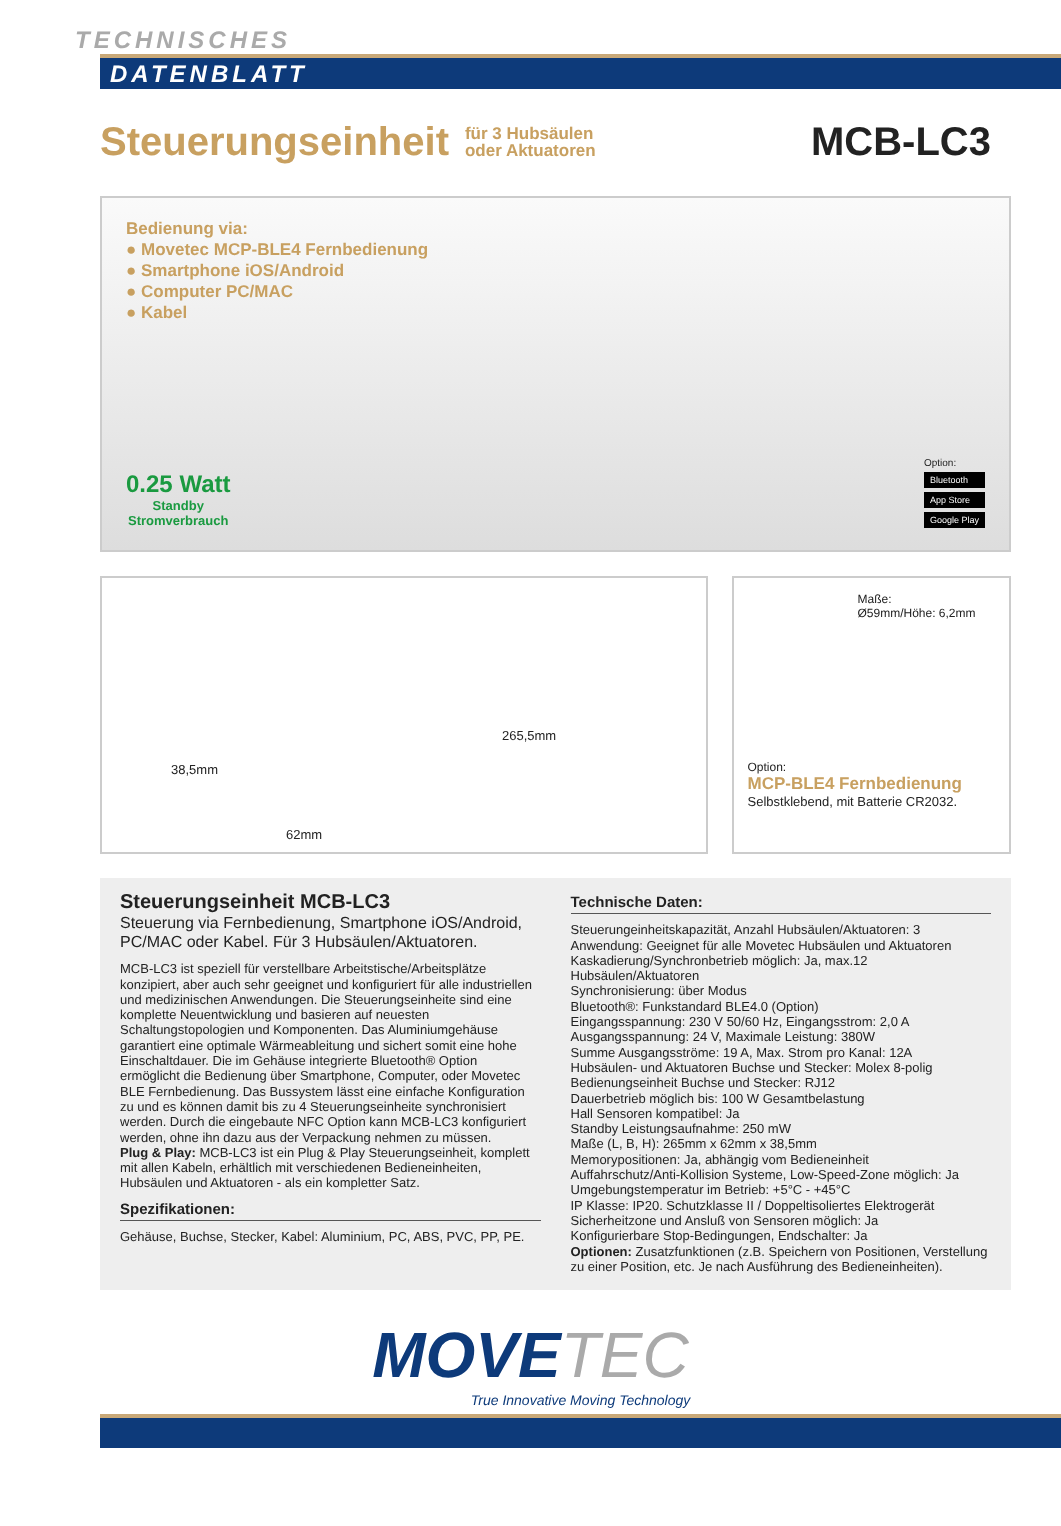TECHNISCHES
DATENBLATT
Steuerungseinheit
für 3 Hubsäulen
oder Aktuatoren
MCB-LC3
Bedienung via:
● Movetec MCP-BLE4 Fernbedienung
● Smartphone iOS/Android
● Computer PC/MAC
● Kabel
0.25 Watt
Standby
Stromverbrauch
Option:
Bluetooth
App Store
Google Play
38,5mm
62mm
265,5mm
Maße:
Ø59mm/Höhe: 6,2mm
Option:
MCP-BLE4 Fernbedienung
Selbstklebend, mit Batterie CR2032.
Steuerungseinheit MCB-LC3
Steuerung via Fernbedienung, Smartphone iOS/Android, PC/MAC oder Kabel. Für 3 Hubsäulen/Aktuatoren.
MCB-LC3 ist speziell für verstellbare Arbeitstische/Arbeitsplätze konzipiert, aber auch sehr geeignet und konfiguriert für alle industriellen und medizinischen Anwendungen. Die Steuerungseinheite sind eine komplette Neuentwicklung und basieren auf neuesten Schaltungstopologien und Komponenten. Das Aluminiumgehäuse garantiert eine optimale Wärmeableitung und sichert somit eine hohe Einschaltdauer. Die im Gehäuse integrierte Bluetooth® Option ermöglicht die Bedienung über Smartphone, Computer, oder Movetec BLE Fernbedienung. Das Bussystem lässt eine einfache Konfiguration zu und es können damit bis zu 4 Steuerungseinheite synchronisiert werden. Durch die eingebaute NFC Option kann MCB-LC3 konfiguriert werden, ohne ihn dazu aus der Verpackung nehmen zu müssen.
Plug & Play: MCB-LC3 ist ein Plug & Play Steuerungseinheit, komplett mit allen Kabeln, erhältlich mit verschiedenen Bedieneinheiten, Hubsäulen und Aktuatoren - als ein kompletter Satz.
Spezifikationen:
Gehäuse, Buchse, Stecker, Kabel: Aluminium, PC, ABS, PVC, PP, PE.
Technische Daten:
Steuerungeinheitskapazität, Anzahl Hubsäulen/Aktuatoren: 3
Anwendung: Geeignet für alle Movetec Hubsäulen und Aktuatoren
Kaskadierung/Synchronbetrieb möglich: Ja, max.12 Hubsäulen/Aktuatoren
Synchronisierung: über Modus
Bluetooth®: Funkstandard BLE4.0 (Option)
Eingangsspannung: 230 V 50/60 Hz, Eingangsstrom: 2,0 A
Ausgangsspannung: 24 V, Maximale Leistung: 380W
Summe Ausgangsströme: 19 A, Max. Strom pro Kanal: 12A
Hubsäulen- und Aktuatoren Buchse und Stecker: Molex 8-polig
Bedienungseinheit Buchse und Stecker: RJ12
Dauerbetrieb möglich bis: 100 W Gesamtbelastung
Hall Sensoren kompatibel: Ja
Standby Leistungsaufnahme: 250 mW
Maße (L, B, H): 265mm x 62mm x 38,5mm
Memorypositionen: Ja, abhängig vom Bedieneinheit
Auffahrschutz/Anti-Kollision Systeme, Low-Speed-Zone möglich: Ja
Umgebungstemperatur im Betrieb: +5°C - +45°C
IP Klasse: IP20. Schutzklasse II / Doppeltisoliertes Elektrogerät
Sicherheitzone und Ansluß von Sensoren möglich: Ja
Konfigurierbare Stop-Bedingungen, Endschalter: Ja
Optionen: Zusatzfunktionen (z.B. Speichern von Positionen, Verstellung zu einer Position, etc. Je nach Ausführung des Bedieneinheiten).
MOVETEC
True Innovative Moving Technology